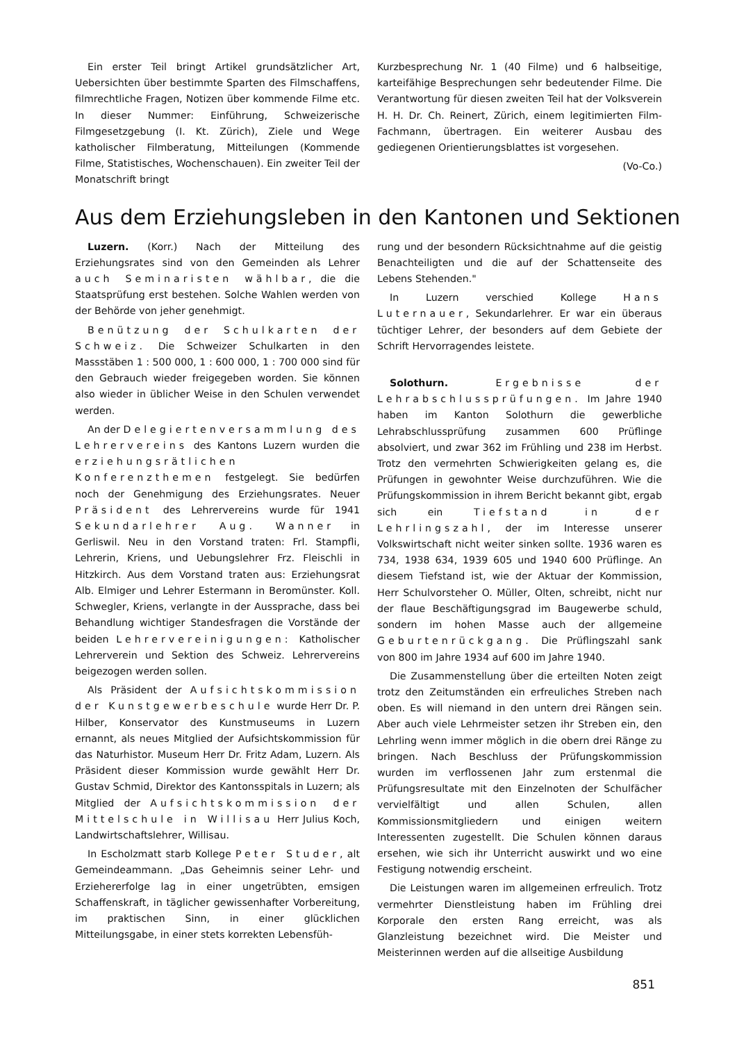Ein erster Teil bringt Artikel grundsätzlicher Art, Uebersichten über bestimmte Sparten des Filmschaffens, filmrechtliche Fragen, Notizen über kommende Filme etc. In dieser Nummer: Einführung, Schweizerische Filmgesetzgebung (I. Kt. Zürich), Ziele und Wege katholischer Filmberatung, Mitteilungen (Kommende Filme, Statistisches, Wochenschauen). Ein zweiter Teil der Monatschrift bringt
Kurzbesprechung Nr. 1 (40 Filme) und 6 halbseitige, karteifähige Besprechungen sehr bedeutender Filme. Die Verantwortung für diesen zweiten Teil hat der Volksverein H. H. Dr. Ch. Reinert, Zürich, einem legitimierten Film-Fachmann, übertragen. Ein weiterer Ausbau des gediegenen Orientierungsblattes ist vorgesehen.
(Vo-Co.)
Aus dem Erziehungsleben in den Kantonen und Sektionen
Luzern. (Korr.) Nach der Mitteilung des Erziehungsrates sind von den Gemeinden als Lehrer auch Seminaristen wählbar, die die Staatsprüfung erst bestehen. Solche Wahlen werden von der Behörde von jeher genehmigt.
Benützung der Schulkarten der Schweiz. Die Schweizer Schulkarten in den Massstäben 1 : 500 000, 1 : 600 000, 1 : 700 000 sind für den Gebrauch wieder freigegeben worden. Sie können also wieder in üblicher Weise in den Schulen verwendet werden.
An der Delegiertenversammlung des Lehrervereins des Kantons Luzern wurden die erziehungsrätlichen Konferenzthemen festgelegt. Sie bedürfen noch der Genehmigung des Erziehungsrates. Neuer Präsident des Lehrervereins wurde für 1941 Sekundarlehrer Aug. Wanner in Gerliswil. Neu in den Vorstand traten: Frl. Stampfli, Lehrerin, Kriens, und Uebungslehrer Frz. Fleischli in Hitzkirch. Aus dem Vorstand traten aus: Erziehungsrat Alb. Elmiger und Lehrer Estermann in Beromünster. Koll. Schwegler, Kriens, verlangte in der Aussprache, dass bei Behandlung wichtiger Standesfragen die Vorstände der beiden Lehrervereinigungen: Katholischer Lehrerverein und Sektion des Schweiz. Lehrervereins beigezogen werden sollen.
Als Präsident der Aufsichtskommission der Kunstgewerbeschule wurde Herr Dr. P. Hilber, Konservator des Kunstmuseums in Luzern ernannt, als neues Mitglied der Aufsichtskommission für das Naturhistor. Museum Herr Dr. Fritz Adam, Luzern. Als Präsident dieser Kommission wurde gewählt Herr Dr. Gustav Schmid, Direktor des Kantonsspitals in Luzern; als Mitglied der Aufsichtskommission der Mittelschule in Willisau Herr Julius Koch, Landwirtschaftslehrer, Willisau.
In Escholzmatt starb Kollege Peter Studer, alt Gemeindeammann. „Das Geheimnis seiner Lehr- und Erziehererfolge lag in einer ungetrübten, emsigen Schaffenskraft, in täglicher gewissenhafter Vorbereitung, im praktischen Sinn, in einer glücklichen Mitteilungsgabe, in einer stets korrekten Lebensfüh-
rung und der besondern Rücksichtnahme auf die geistig Benachteiligten und die auf der Schattenseite des Lebens Stehenden."
In Luzern verschied Kollege Hans Luternauer, Sekundarlehrer. Er war ein überaus tüchtiger Lehrer, der besonders auf dem Gebiete der Schrift Hervorragendes leistete.
Solothurn. Ergebnisse der Lehrabschlussprüfungen. Im Jahre 1940 haben im Kanton Solothurn die gewerbliche Lehrabschlussprüfung zusammen 600 Prüflinge absolviert, und zwar 362 im Frühling und 238 im Herbst. Trotz den vermehrten Schwierigkeiten gelang es, die Prüfungen in gewohnter Weise durchzuführen. Wie die Prüfungskommission in ihrem Bericht bekannt gibt, ergab sich ein Tiefstand in der Lehrlingszahl, der im Interesse unserer Volkswirtschaft nicht weiter sinken sollte. 1936 waren es 734, 1938 634, 1939 605 und 1940 600 Prüflinge. An diesem Tiefstand ist, wie der Aktuar der Kommission, Herr Schulvorsteher O. Müller, Olten, schreibt, nicht nur der flaue Beschäftigungsgrad im Baugewerbe schuld, sondern im hohen Masse auch der allgemeine Geburtenrückgang. Die Prüflingszahl sank von 800 im Jahre 1934 auf 600 im Jahre 1940.
Die Zusammenstellung über die erteilten Noten zeigt trotz den Zeitumständen ein erfreuliches Streben nach oben. Es will niemand in den untern drei Rängen sein. Aber auch viele Lehrmeister setzen ihr Streben ein, den Lehrling wenn immer möglich in die obern drei Ränge zu bringen. Nach Beschluss der Prüfungskommission wurden im verflossenen Jahr zum erstenmal die Prüfungsresultate mit den Einzelnoten der Schulfächer vervielfältigt und allen Schulen, allen Kommissionsmitgliedern und einigen weitern Interessenten zugestellt. Die Schulen können daraus ersehen, wie sich ihr Unterricht auswirkt und wo eine Festigung notwendig erscheint.
Die Leistungen waren im allgemeinen erfreulich. Trotz vermehrter Dienstleistung haben im Frühling drei Korporale den ersten Rang erreicht, was als Glanzleistung bezeichnet wird. Die Meister und Meisterinnen werden auf die allseitige Ausbildung
851